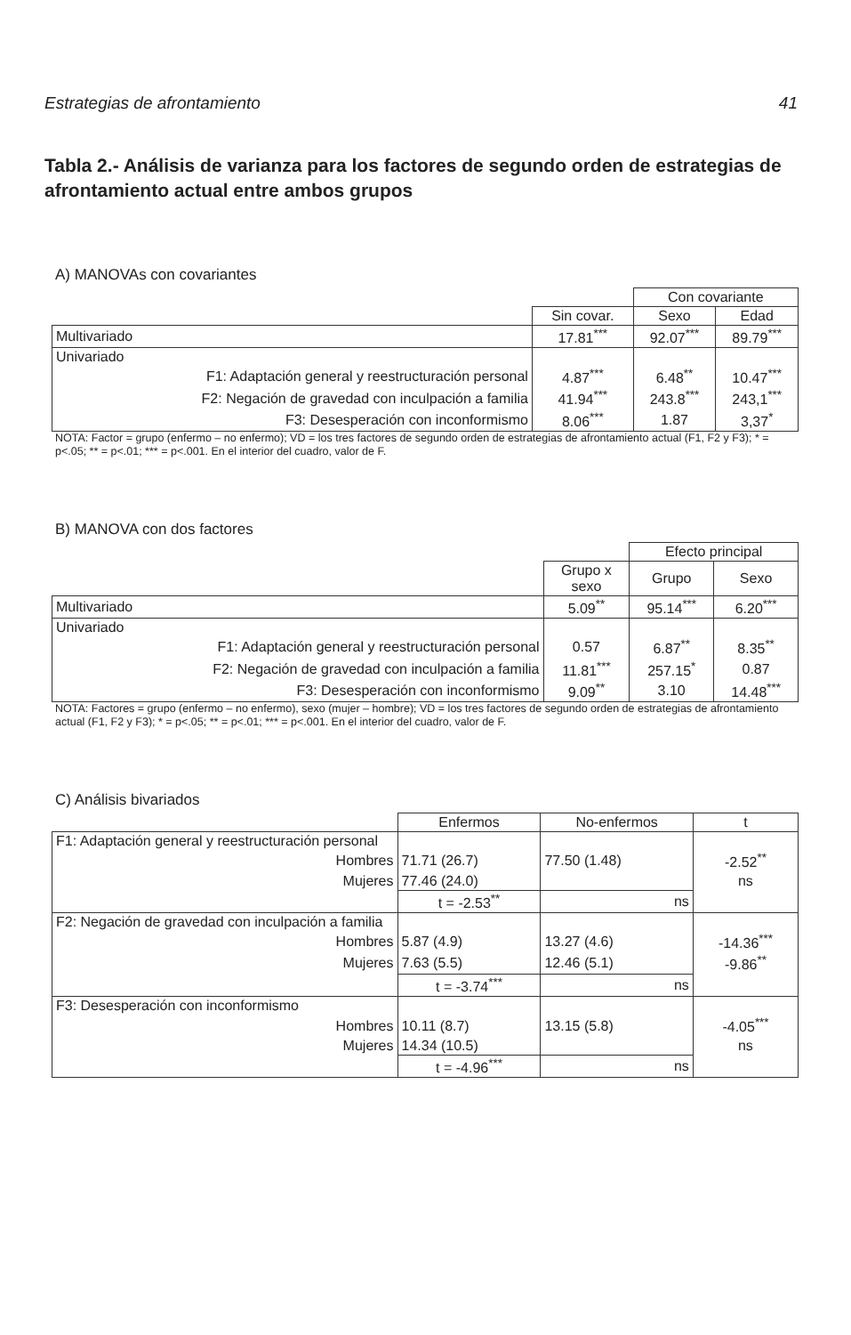Estrategias de afrontamiento 41
Tabla 2.- Análisis de varianza para los factores de segundo orden de estrategias de afrontamiento actual entre ambos grupos
A) MANOVAs con covariantes
| | | Con covariante | |
| | Sin covar. | Sexo | Edad |
| Multivariado | 17.81<sup>***</sup> | 92.07<sup>***</sup> | 89.79<sup>***</sup> |
| Univariado | | | |
| F1: Adaptación general y reestructuración personal | 4.87<sup>***</sup> | 6.48<sup>**</sup> | 10.47<sup>***</sup> |
| F2: Negación de gravedad con inculpación a familia | 41.94<sup>***</sup> | 243.8<sup>***</sup> | 243,1<sup>***</sup> |
| F3: Desesperación con inconformismo | 8.06<sup>***</sup> | 1.87 | 3,37<sup>*</sup> |
NOTA: Factor = grupo (enfermo – no enfermo); VD = los tres factores de segundo orden de estrategias de afrontamiento actual (F1, F2 y F3); * = p<.05; ** = p<.01; *** = p<.001. En el interior del cuadro, valor de F.
B) MANOVA con dos factores
| | | Efecto principal | |
| | Grupo x sexo | Grupo | Sexo |
| Multivariado | 5.09<sup>**</sup> | 95.14<sup>***</sup> | 6.20<sup>***</sup> |
| Univariado | | | |
| F1: Adaptación general y reestructuración personal | 0.57 | 6.87<sup>**</sup> | 8.35<sup>**</sup> |
| F2: Negación de gravedad con inculpación a familia | 11.81<sup>***</sup> | 257.15<sup>*</sup> | 0.87 |
| F3: Desesperación con inconformismo | 9.09<sup>**</sup> | 3.10 | 14.48<sup>***</sup> |
NOTA: Factores = grupo (enfermo – no enfermo), sexo (mujer – hombre); VD = los tres factores de segundo orden de estrategias de afrontamiento actual (F1, F2 y F3); * = p<.05; ** = p<.01; *** = p<.001. En el interior del cuadro, valor de F.
C) Análisis bivariados
| | Enfermos | No-enfermos | t |
| F1: Adaptación general y reestructuración personal | | | |
| Hombres | 71.71 (26.7) | 77.50 (1.48) | -2.52<sup>**</sup> |
| Mujeres | 77.46 (24.0) | | ns |
| | t = -2.53<sup>**</sup> | ns | |
| F2: Negación de gravedad con inculpación a familia | | | |
| Hombres | 5.87 (4.9) | 13.27 (4.6) | -14.36<sup>***</sup> |
| Mujeres | 7.63 (5.5) | 12.46 (5.1) | -9.86<sup>**</sup> |
| | t = -3.74<sup>***</sup> | ns | |
| F3: Desesperación con inconformismo | | | |
| Hombres | 10.11 (8.7) | 13.15 (5.8) | -4.05<sup>***</sup> |
| Mujeres | 14.34 (10.5) | | ns |
| | t = -4.96<sup>***</sup> | ns | |